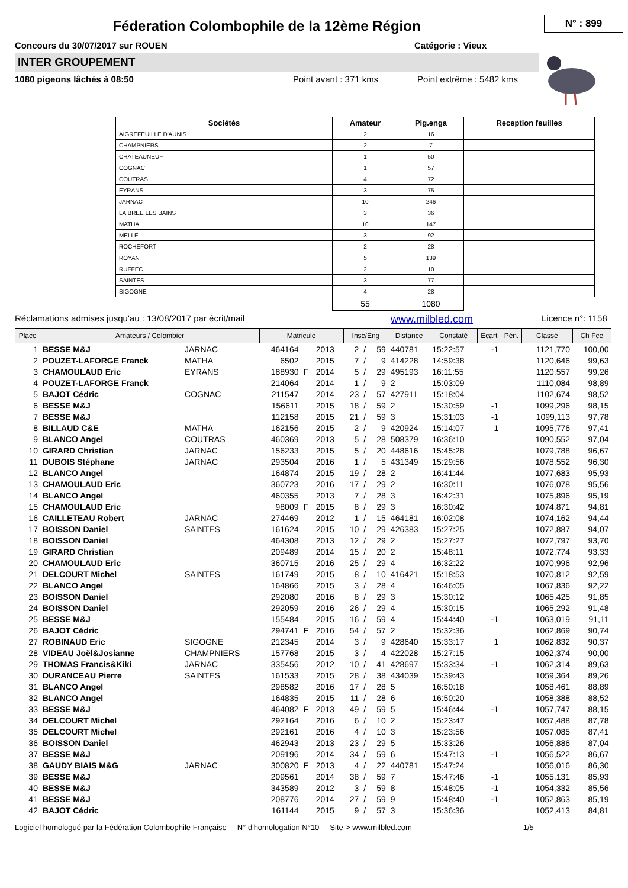N° : 899
Féderation Colombophile de la 12ème Région
Concours du 30/07/2017 sur ROUEN Catégorie : Vieux
INTER GROUPEMENT
1080 pigeons lâchés à 08:50 Point avant : 371 kms Point extrême : 5482 kms
| Sociétés | Amateur | Pig.enga | Reception feuilles |
| --- | --- | --- | --- |
| AIGREFEUILLE D'AUNIS | 2 | 16 | |
| CHAMPNIERS | 2 | 7 | |
| CHATEAUNEUF | 1 | 50 | |
| COGNAC | 1 | 57 | |
| COUTRAS | 4 | 72 | |
| EYRANS | 3 | 75 | |
| JARNAC | 10 | 246 | |
| LA BREE LES BAINS | 3 | 36 | |
| MATHA | 10 | 147 | |
| MELLE | 3 | 92 | |
| ROCHEFORT | 2 | 28 | |
| ROYAN | 5 | 139 | |
| RUFFEC | 2 | 10 | |
| SAINTES | 3 | 77 | |
| SIGOGNE | 4 | 28 | |
| | 55 | 1080 | |
Réclamations admises jusqu'au : 13/08/2017 par écrit/mail www.milbled.com Licence n°: 1158
| Place | Amateurs / Colombier | | Matricule | | | Insc/Eng | | | Distance | Constaté | Ecart | Pén. | Classé | Ch Fce |
| --- | --- | --- | --- | --- | --- | --- | --- | --- | --- | --- | --- | --- | --- | --- |
| 1 | BESSE M&J | JARNAC | 464164 | | 2013 | 2 | / | 59 | 440781 | 15:22:57 | -1 | | 1121,770 | 100,00 |
| 2 | POUZET-LAFORGE Franck | MATHA | 6502 | | 2015 | 7 | / | 9 | 414228 | 14:59:38 | | | 1120,646 | 99,63 |
| 3 | CHAMOULAUD Eric | EYRANS | 188930 | F | 2014 | 5 | / | 29 | 495193 | 16:11:55 | | | 1120,557 | 99,26 |
| 4 | POUZET-LAFORGE Franck | | 214064 | | 2014 | 1 | / | 9 | 2 | 15:03:09 | | | 1110,084 | 98,89 |
| 5 | BAJOT Cédric | COGNAC | 211547 | | 2014 | 23 | / | 57 | 427911 | 15:18:04 | | | 1102,674 | 98,52 |
| 6 | BESSE M&J | | 156611 | | 2015 | 18 | / | 59 | 2 | 15:30:59 | -1 | | 1099,296 | 98,15 |
| 7 | BESSE M&J | | 112158 | | 2015 | 21 | / | 59 | 3 | 15:31:03 | -1 | | 1099,113 | 97,78 |
| 8 | BILLAUD C&E | MATHA | 162156 | | 2015 | 2 | / | 9 | 420924 | 15:14:07 | 1 | | 1095,776 | 97,41 |
| 9 | BLANCO Angel | COUTRAS | 460369 | | 2013 | 5 | / | 28 | 508379 | 16:36:10 | | | 1090,552 | 97,04 |
| 10 | GIRARD Christian | JARNAC | 156233 | | 2015 | 5 | / | 20 | 448616 | 15:45:28 | | | 1079,788 | 96,67 |
| 11 | DUBOIS Stéphane | JARNAC | 293504 | | 2016 | 1 | / | 5 | 431349 | 15:29:56 | | | 1078,552 | 96,30 |
| 12 | BLANCO Angel | | 164874 | | 2015 | 19 | / | 28 | 2 | 16:41:44 | | | 1077,683 | 95,93 |
| 13 | CHAMOULAUD Eric | | 360723 | | 2016 | 17 | / | 29 | 2 | 16:30:11 | | | 1076,078 | 95,56 |
| 14 | BLANCO Angel | | 460355 | | 2013 | 7 | / | 28 | 3 | 16:42:31 | | | 1075,896 | 95,19 |
| 15 | CHAMOULAUD Eric | | 98009 | F | 2015 | 8 | / | 29 | 3 | 16:30:42 | | | 1074,871 | 94,81 |
| 16 | CAILLETEAU Robert | JARNAC | 274469 | | 2012 | 1 | / | 15 | 464181 | 16:02:08 | | | 1074,162 | 94,44 |
| 17 | BOISSON Daniel | SAINTES | 161624 | | 2015 | 10 | / | 29 | 426383 | 15:27:25 | | | 1072,887 | 94,07 |
| 18 | BOISSON Daniel | | 464308 | | 2013 | 12 | / | 29 | 2 | 15:27:27 | | | 1072,797 | 93,70 |
| 19 | GIRARD Christian | | 209489 | | 2014 | 15 | / | 20 | 2 | 15:48:11 | | | 1072,774 | 93,33 |
| 20 | CHAMOULAUD Eric | | 360715 | | 2016 | 25 | / | 29 | 4 | 16:32:22 | | | 1070,996 | 92,96 |
| 21 | DELCOURT Michel | SAINTES | 161749 | | 2015 | 8 | / | 10 | 416421 | 15:18:53 | | | 1070,812 | 92,59 |
| 22 | BLANCO Angel | | 164866 | | 2015 | 3 | / | 28 | 4 | 16:46:05 | | | 1067,836 | 92,22 |
| 23 | BOISSON Daniel | | 292080 | | 2016 | 8 | / | 29 | 3 | 15:30:12 | | | 1065,425 | 91,85 |
| 24 | BOISSON Daniel | | 292059 | | 2016 | 26 | / | 29 | 4 | 15:30:15 | | | 1065,292 | 91,48 |
| 25 | BESSE M&J | | 155484 | | 2015 | 16 | / | 59 | 4 | 15:44:40 | -1 | | 1063,019 | 91,11 |
| 26 | BAJOT Cédric | | 294741 | F | 2016 | 54 | / | 57 | 2 | 15:32:36 | | | 1062,869 | 90,74 |
| 27 | ROBINAUD Eric | SIGOGNE | 212345 | | 2014 | 3 | / | 9 | 428640 | 15:33:17 | 1 | | 1062,832 | 90,37 |
| 28 | VIDEAU Joël&Josianne | CHAMPNIERS | 157768 | | 2015 | 3 | / | 4 | 422028 | 15:27:15 | | | 1062,374 | 90,00 |
| 29 | THOMAS Francis&Kiki | JARNAC | 335456 | | 2012 | 10 | / | 41 | 428697 | 15:33:34 | -1 | | 1062,314 | 89,63 |
| 30 | DURANCEAU Pierre | SAINTES | 161533 | | 2015 | 28 | / | 38 | 434039 | 15:39:43 | | | 1059,364 | 89,26 |
| 31 | BLANCO Angel | | 298582 | | 2016 | 17 | / | 28 | 5 | 16:50:18 | | | 1058,461 | 88,89 |
| 32 | BLANCO Angel | | 164835 | | 2015 | 11 | / | 28 | 6 | 16:50:20 | | | 1058,388 | 88,52 |
| 33 | BESSE M&J | | 464082 | F | 2013 | 49 | / | 59 | 5 | 15:46:44 | -1 | | 1057,747 | 88,15 |
| 34 | DELCOURT Michel | | 292164 | | 2016 | 6 | / | 10 | 2 | 15:23:47 | | | 1057,488 | 87,78 |
| 35 | DELCOURT Michel | | 292161 | | 2016 | 4 | / | 10 | 3 | 15:23:56 | | | 1057,085 | 87,41 |
| 36 | BOISSON Daniel | | 462943 | | 2013 | 23 | / | 29 | 5 | 15:33:26 | | | 1056,886 | 87,04 |
| 37 | BESSE M&J | | 209196 | | 2014 | 34 | / | 59 | 6 | 15:47:13 | -1 | | 1056,522 | 86,67 |
| 38 | GAUDY BIAIS M&G | JARNAC | 300820 | F | 2013 | 4 | / | 22 | 440781 | 15:47:24 | | | 1056,016 | 86,30 |
| 39 | BESSE M&J | | 209561 | | 2014 | 38 | / | 59 | 7 | 15:47:46 | -1 | | 1055,131 | 85,93 |
| 40 | BESSE M&J | | 343589 | | 2012 | 3 | / | 59 | 8 | 15:48:05 | -1 | | 1054,332 | 85,56 |
| 41 | BESSE M&J | | 208776 | | 2014 | 27 | / | 59 | 9 | 15:48:40 | -1 | | 1052,863 | 85,19 |
| 42 | BAJOT Cédric | | 161144 | | 2015 | 9 | / | 57 | 3 | 15:36:36 | | | 1052,413 | 84,81 |
Logiciel homologué par la Fédération Colombophile Française N° d'homologation N°10 Site-> www.milbled.com 1/5